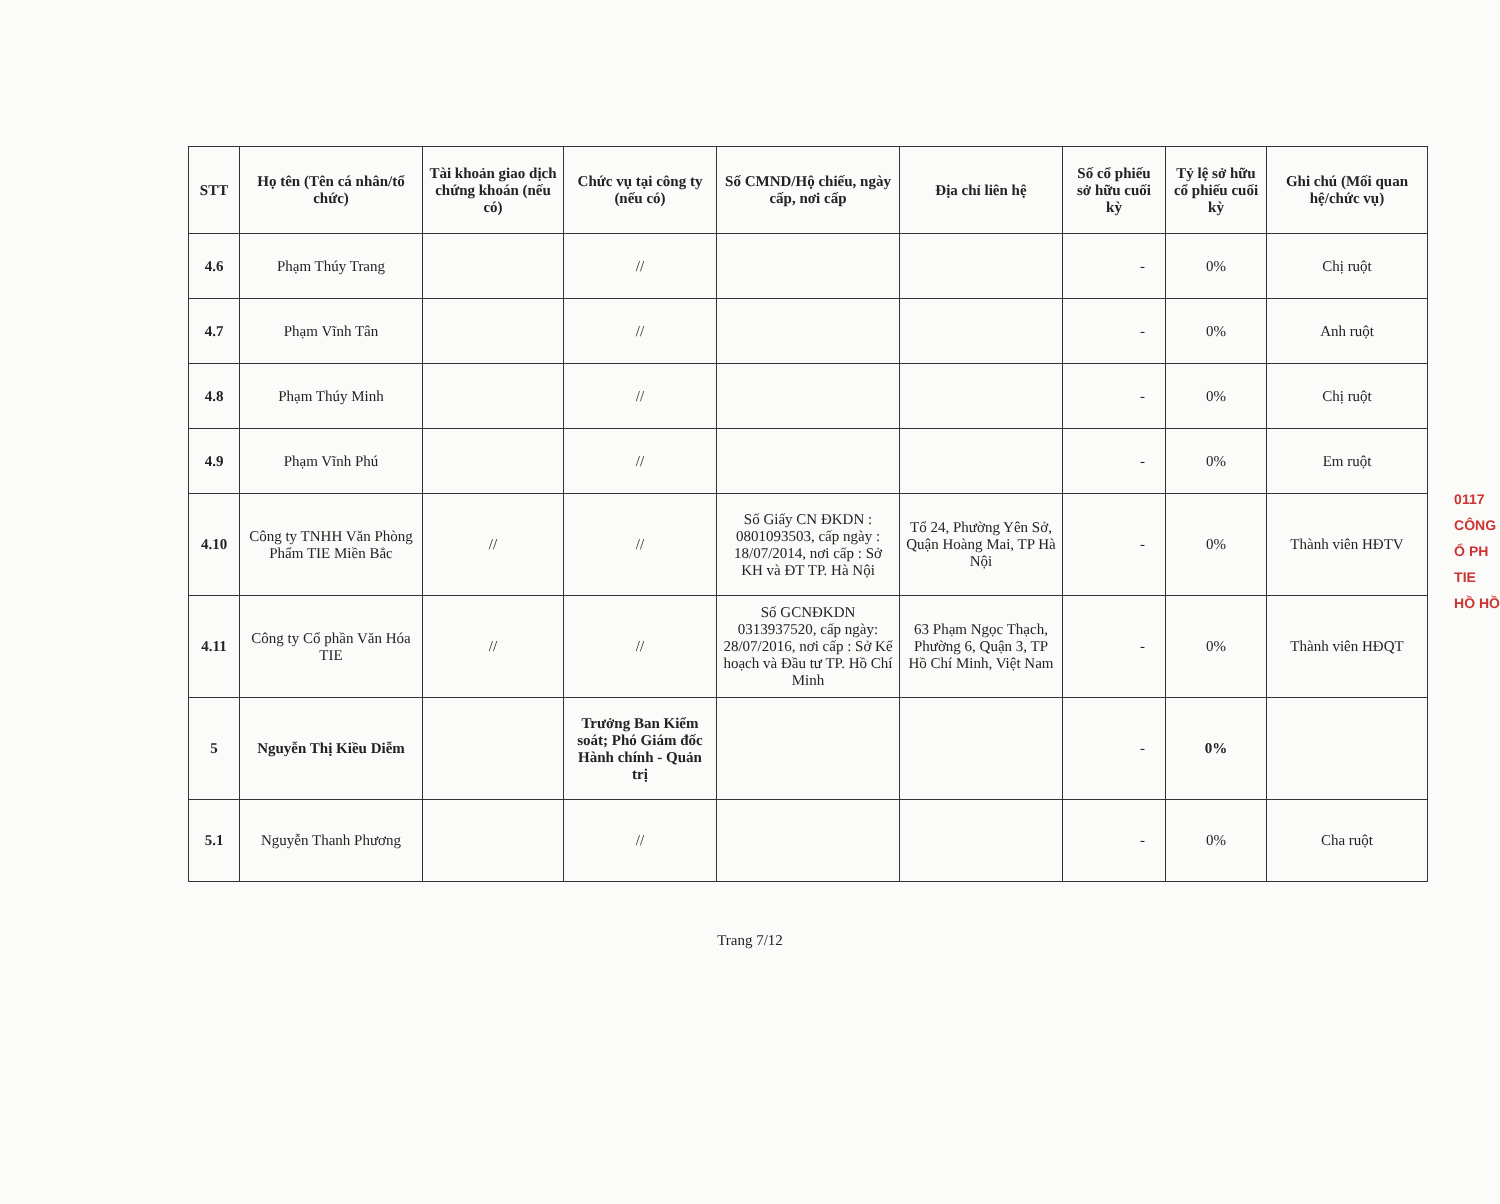| STT | Họ tên (Tên cá nhân/tổ chức) | Tài khoản giao dịch chứng khoán (nếu có) | Chức vụ tại công ty (nếu có) | Số CMND/Hộ chiếu, ngày cấp, nơi cấp | Địa chỉ liên hệ | Số cổ phiếu sở hữu cuối kỳ | Tỷ lệ sở hữu cổ phiếu cuối kỳ | Ghi chú (Mối quan hệ/chức vụ) |
| --- | --- | --- | --- | --- | --- | --- | --- | --- |
| 4.6 | Phạm Thúy Trang | | // | | | - | 0% | Chị ruột |
| 4.7 | Phạm Vĩnh Tân | | // | | | - | 0% | Anh ruột |
| 4.8 | Phạm Thúy Minh | | // | | | - | 0% | Chị ruột |
| 4.9 | Phạm Vĩnh Phú | | // | | | - | 0% | Em ruột |
| 4.10 | Công ty TNHH Văn Phòng Phẩm TIE Miền Bắc | // | // | Số Giấy CN ĐKDN : 0801093503, cấp ngày : 18/07/2014, nơi cấp : Sở KH và ĐT TP. Hà Nội | Tổ 24, Phường Yên Sở, Quận Hoàng Mai, TP Hà Nội | - | 0% | Thành viên HĐTV |
| 4.11 | Công ty Cổ phần Văn Hóa TIE | // | // | Số GCNĐKDN 0313937520, cấp ngày: 28/07/2016, nơi cấp : Sở Kế hoạch và Đầu tư TP. Hồ Chí Minh | 63 Phạm Ngọc Thạch, Phường 6, Quận 3, TP Hồ Chí Minh, Việt Nam | - | 0% | Thành viên HĐQT |
| 5 | Nguyễn Thị Kiều Diễm | | Trưởng Ban Kiểm soát; Phó Giám đốc Hành chính - Quản trị | | | - | 0% | |
| 5.1 | Nguyễn Thanh Phương | | // | | | - | 0% | Cha ruột |
Trang 7/12
0117
CÔNG
Ổ PH
TIE
HỒ HỒ